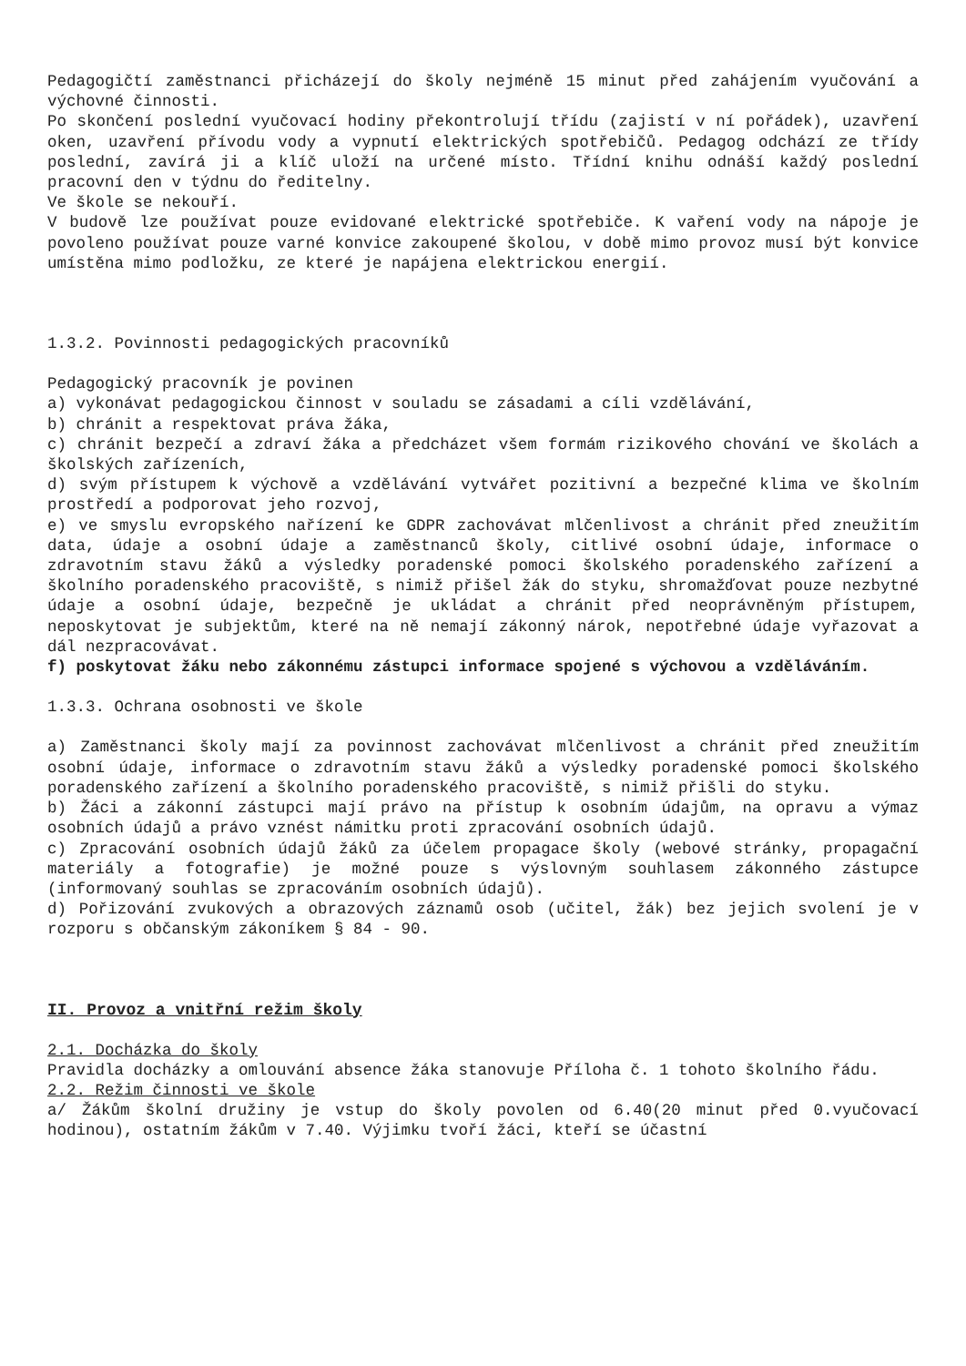Pedagogičtí zaměstnanci přicházejí do školy nejméně 15 minut před zahájením vyučování a výchovné činnosti.
Po skončení poslední vyučovací hodiny překontrolují třídu (zajistí v ní pořádek), uzavření oken, uzavření přívodu vody a vypnutí elektrických spotřebičů. Pedagog odchází ze třídy poslední, zavírá ji a klíč uloží na určené místo. Třídní knihu odnáší každý poslední pracovní den v týdnu do ředitelny.
Ve škole se nekouří.
V budově lze používat pouze evidované elektrické spotřebiče. K vaření vody na nápoje je povoleno používat pouze varné konvice zakoupené školou, v době mimo provoz musí být konvice umístěna mimo podložku, ze které je napájena elektrickou energií.
1.3.2. Povinnosti pedagogických pracovníků
Pedagogický pracovník je povinen
a) vykonávat pedagogickou činnost v souladu se zásadami a cíli vzdělávání,
b) chránit a respektovat práva žáka,
c) chránit bezpečí a zdraví žáka a předcházet všem formám rizikového chování ve školách a školských zařízeních,
d) svým přístupem k výchově a vzdělávání vytvářet pozitivní a bezpečné klima ve školním prostředí a podporovat jeho rozvoj,
e) ve smyslu evropského nařízení ke GDPR zachovávat mlčenlivost a chránit před zneužitím data, údaje a osobní údaje a zaměstnanců školy, citlivé osobní údaje, informace o zdravotním stavu žáků a výsledky poradenské pomoci školského poradenského zařízení a školního poradenského pracoviště, s nimiž přišel žák do styku, shromažďovat pouze nezbytné údaje a osobní údaje, bezpečně je ukládat a chránit před neoprávněným přístupem, neposkytovat je subjektům, které na ně nemají zákonný nárok, nepotřebné údaje vyřazovat a dál nezpracovávat.
f) poskytovat žáku nebo zákonnému zástupci informace spojené s výchovou a vzděláváním.
1.3.3. Ochrana osobnosti ve škole
a) Zaměstnanci školy mají za povinnost zachovávat mlčenlivost a chránit před zneužitím osobní údaje, informace o zdravotním stavu žáků a výsledky poradenské pomoci školského poradenského zařízení a školního poradenského pracoviště, s nimiž přišli do styku.
b) Žáci a zákonní zástupci mají právo na přístup k osobním údajům, na opravu a výmaz osobních údajů a právo vznést námitku proti zpracování osobních údajů.
c) Zpracování osobních údajů žáků za účelem propagace školy (webové stránky, propagační materiály a fotografie) je možné pouze s výslovným souhlasem zákonného zástupce (informovaný souhlas se zpracováním osobních údajů).
d) Pořizování zvukových a obrazových záznamů osob (učitel, žák) bez jejich svolení je v rozporu s občanským zákoníkem § 84 - 90.
II. Provoz a vnitřní režim školy
2.1. Docházka do školy
Pravidla docházky a omlouvání absence žáka stanovuje Příloha č. 1 tohoto školního řádu.
2.2. Režim činnosti ve škole
a/ Žákům školní družiny je vstup do školy povolen od 6.40(20 minut před 0.vyučovací hodinou), ostatním žákům v 7.40. Výjimku tvoří žáci, kteří se účastní